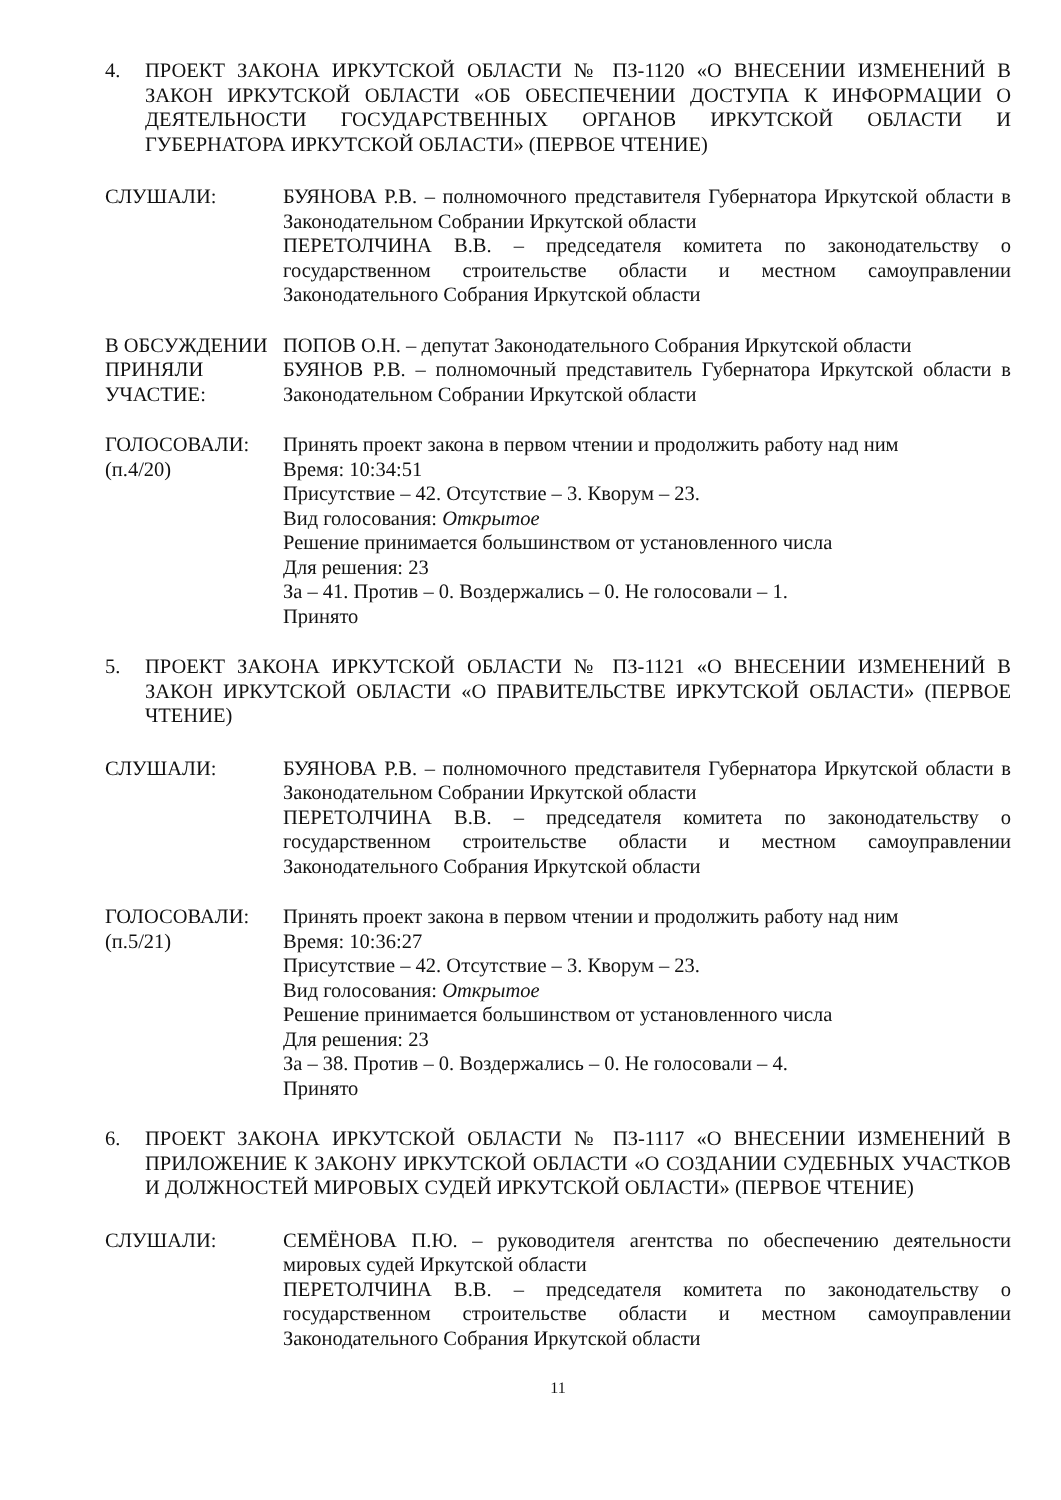4. ПРОЕКТ ЗАКОНА ИРКУТСКОЙ ОБЛАСТИ № ПЗ-1120 «О ВНЕСЕНИИ ИЗМЕНЕНИЙ В ЗАКОН ИРКУТСКОЙ ОБЛАСТИ «ОБ ОБЕСПЕЧЕНИИ ДОСТУПА К ИНФОРМАЦИИ О ДЕЯТЕЛЬНОСТИ ГОСУДАРСТВЕННЫХ ОРГАНОВ ИРКУТСКОЙ ОБЛАСТИ И ГУБЕРНАТОРА ИРКУТСКОЙ ОБЛАСТИ» (ПЕРВОЕ ЧТЕНИЕ)
СЛУШАЛИ: БУЯНОВА Р.В. – полномочного представителя Губернатора Иркутской области в Законодательном Собрании Иркутской области
ПЕРЕТОЛЧИНА В.В. – председателя комитета по законодательству о государственном строительстве области и местном самоуправлении Законодательного Собрания Иркутской области
В ОБСУЖДЕНИИ ПРИНЯЛИ УЧАСТИЕ:
ПОПОВ О.Н. – депутат Законодательного Собрания Иркутской области
БУЯНОВ Р.В. – полномочный представитель Губернатора Иркутской области в Законодательном Собрании Иркутской области
ГОЛОСОВАЛИ:
(п.4/20)
Принять проект закона в первом чтении и продолжить работу над ним
Время: 10:34:51
Присутствие – 42. Отсутствие – 3. Кворум – 23.
Вид голосования: Открытое
Решение принимается большинством от установленного числа
Для решения: 23
За – 41. Против – 0. Воздержались – 0. Не голосовали – 1.
Принято
5. ПРОЕКТ ЗАКОНА ИРКУТСКОЙ ОБЛАСТИ № ПЗ-1121 «О ВНЕСЕНИИ ИЗМЕНЕНИЙ В ЗАКОН ИРКУТСКОЙ ОБЛАСТИ «О ПРАВИТЕЛЬСТВЕ ИРКУТСКОЙ ОБЛАСТИ» (ПЕРВОЕ ЧТЕНИЕ)
СЛУШАЛИ: БУЯНОВА Р.В. – полномочного представителя Губернатора Иркутской области в Законодательном Собрании Иркутской области
ПЕРЕТОЛЧИНА В.В. – председателя комитета по законодательству о государственном строительстве области и местном самоуправлении Законодательного Собрания Иркутской области
ГОЛОСОВАЛИ:
(п.5/21)
Принять проект закона в первом чтении и продолжить работу над ним
Время: 10:36:27
Присутствие – 42. Отсутствие – 3. Кворум – 23.
Вид голосования: Открытое
Решение принимается большинством от установленного числа
Для решения: 23
За – 38. Против – 0. Воздержались – 0. Не голосовали – 4.
Принято
6. ПРОЕКТ ЗАКОНА ИРКУТСКОЙ ОБЛАСТИ № ПЗ-1117 «О ВНЕСЕНИИ ИЗМЕНЕНИЙ В ПРИЛОЖЕНИЕ К ЗАКОНУ ИРКУТСКОЙ ОБЛАСТИ «О СОЗДАНИИ СУДЕБНЫХ УЧАСТКОВ И ДОЛЖНОСТЕЙ МИРОВЫХ СУДЕЙ ИРКУТСКОЙ ОБЛАСТИ» (ПЕРВОЕ ЧТЕНИЕ)
СЛУШАЛИ: СЕМЁНОВА П.Ю. – руководителя агентства по обеспечению деятельности мировых судей Иркутской области
ПЕРЕТОЛЧИНА В.В. – председателя комитета по законодательству о государственном строительстве области и местном самоуправлении Законодательного Собрания Иркутской области
11